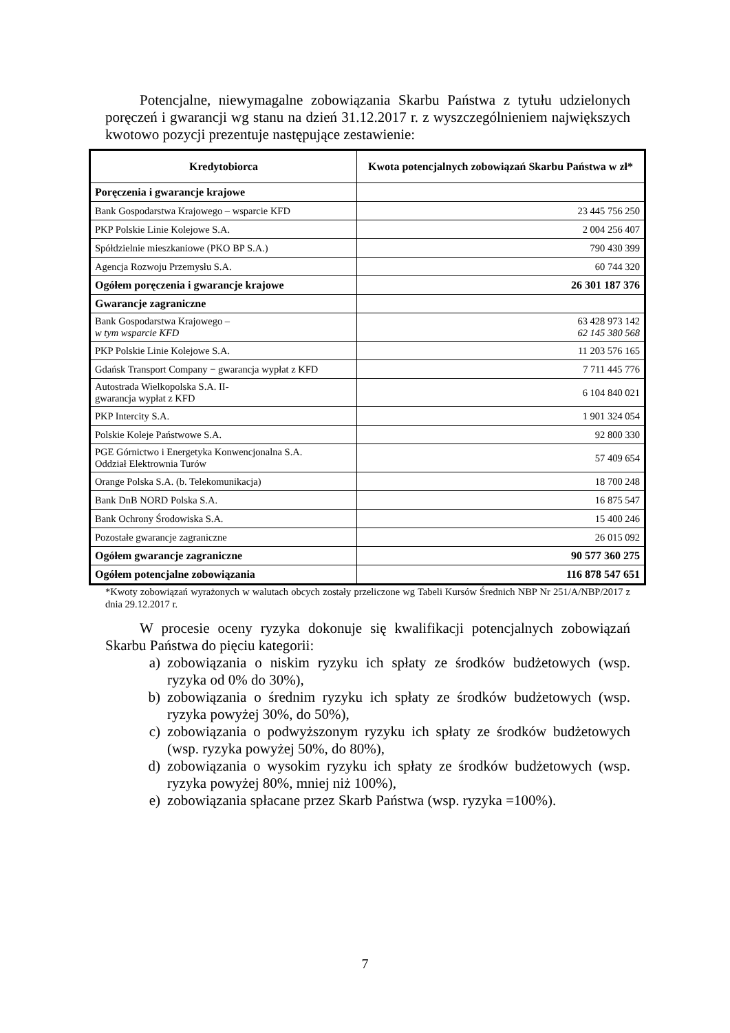Potencjalne, niewymagalne zobowiązania Skarbu Państwa z tytułu udzielonych poręczeń i gwarancji wg stanu na dzień 31.12.2017 r. z wyszczególnieniem największych kwotowo pozycji prezentuje następujące zestawienie:
| Kredytobiorca | Kwota potencjalnych zobowiązań Skarbu Państwa w zł* |
| --- | --- |
| Poręczenia i gwarancje krajowe | |
| Bank Gospodarstwa Krajowego – wsparcie KFD | 23 445 756 250 |
| PKP Polskie Linie Kolejowe S.A. | 2 004 256 407 |
| Spółdzielnie mieszkaniowe (PKO BP S.A.) | 790 430 399 |
| Agencja Rozwoju Przemysłu S.A. | 60 744 320 |
| Ogółem poręczenia i gwarancje krajowe | 26 301 187 376 |
| Gwarancje zagraniczne | |
| Bank Gospodarstwa Krajowego – w tym wsparcie KFD | 63 428 973 142 62 145 380 568 |
| PKP Polskie Linie Kolejowe S.A. | 11 203 576 165 |
| Gdańsk Transport Company − gwarancja wypłat z KFD | 7 711 445 776 |
| Autostrada Wielkopolska S.A. II- gwarancja wypłat z KFD | 6 104 840 021 |
| PKP Intercity S.A. | 1 901 324 054 |
| Polskie Koleje Państwowe S.A. | 92 800 330 |
| PGE Górnictwo i Energetyka Konwencjonalna S.A. Oddział Elektrownia Turów | 57 409 654 |
| Orange Polska S.A. (b. Telekomunikacja) | 18 700 248 |
| Bank DnB NORD Polska S.A. | 16 875 547 |
| Bank Ochrony Środowiska S.A. | 15 400 246 |
| Pozostałe gwarancje zagraniczne | 26 015 092 |
| Ogółem gwarancje zagraniczne | 90 577 360 275 |
| Ogółem potencjalne zobowiązania | 116 878 547 651 |
*Kwoty zobowiązań wyrażonych w walutach obcych zostały przeliczone wg Tabeli Kursów Średnich NBP Nr 251/A/NBP/2017 z dnia 29.12.2017 r.
W procesie oceny ryzyka dokonuje się kwalifikacji potencjalnych zobowiązań Skarbu Państwa do pięciu kategorii:
a) zobowiązania o niskim ryzyku ich spłaty ze środków budżetowych (wsp. ryzyka od 0% do 30%),
b) zobowiązania o średnim ryzyku ich spłaty ze środków budżetowych (wsp. ryzyka powyżej 30%, do 50%),
c) zobowiązania o podwyższonym ryzyku ich spłaty ze środków budżetowych (wsp. ryzyka powyżej 50%, do 80%),
d) zobowiązania o wysokim ryzyku ich spłaty ze środków budżetowych (wsp. ryzyka powyżej 80%, mniej niż 100%),
e) zobowiązania spłacane przez Skarb Państwa (wsp. ryzyka =100%).
7